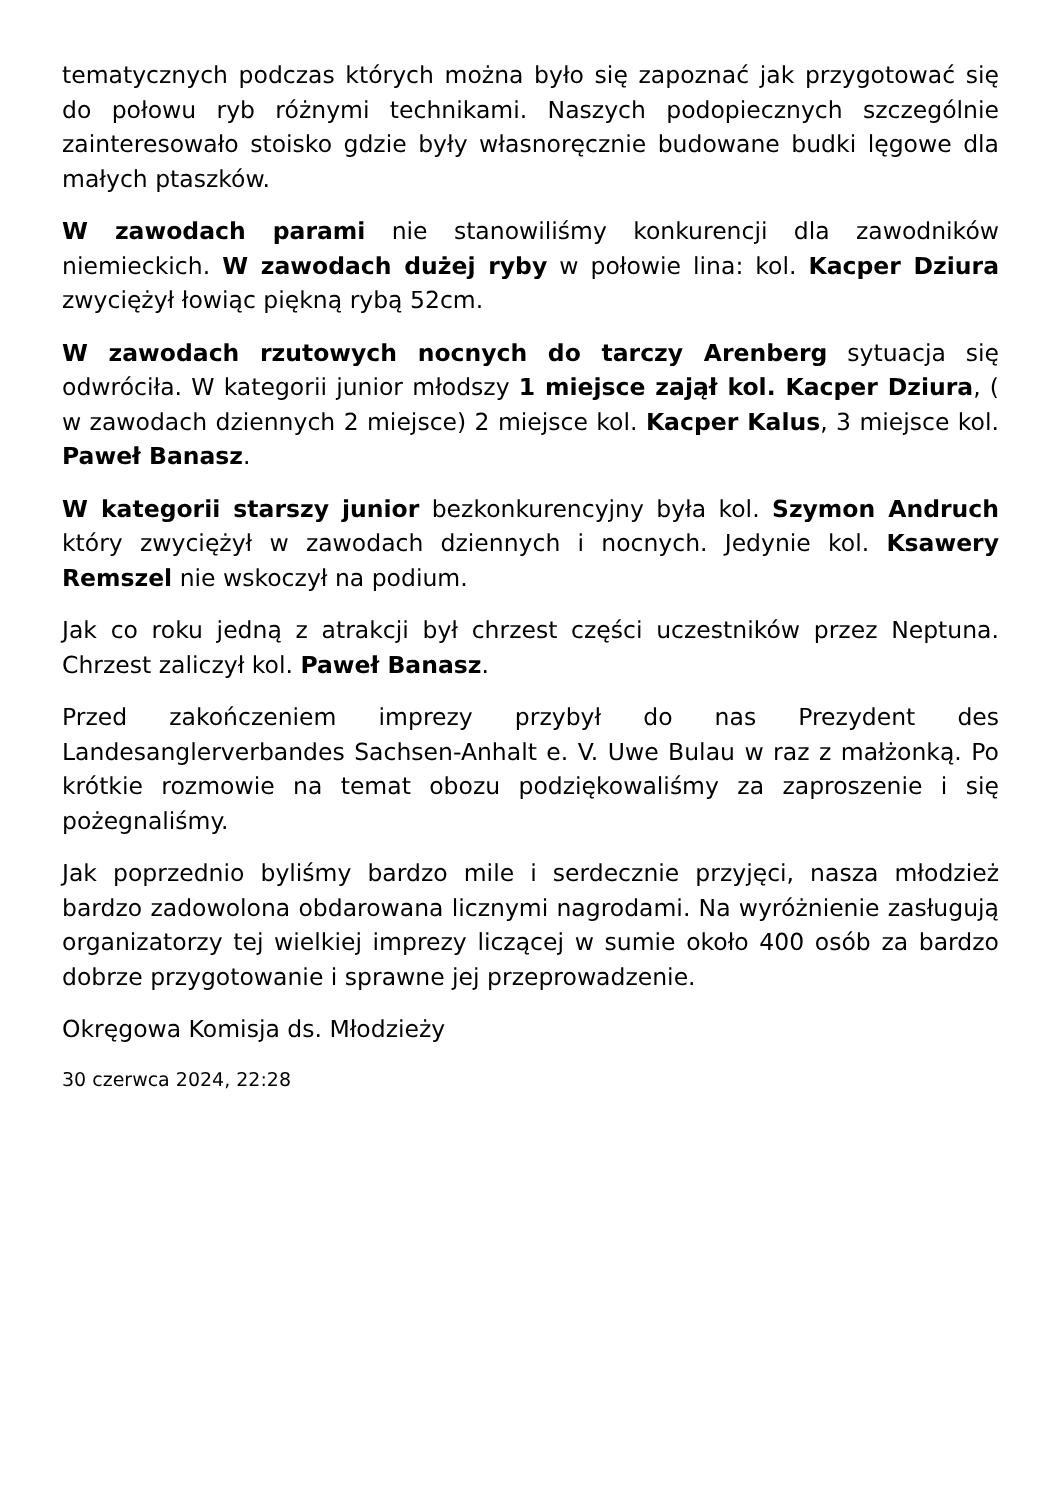tematycznych podczas których można było się zapoznać jak przygotować się do połowu ryb różnymi technikami. Naszych podopiecznych szczególnie zainteresowało stoisko gdzie były własnoręcznie budowane budki lęgowe dla małych ptaszków.
W zawodach parami nie stanowiliśmy konkurencji dla zawodników niemieckich. W zawodach dużej ryby w połowie lina: kol. Kacper Dziura zwyciężył łowiąc piękną rybą 52cm.
W zawodach rzutowych nocnych do tarczy Arenberg sytuacja się odwróciła. W kategorii junior młodszy 1 miejsce zajął kol. Kacper Dziura, ( w zawodach dziennych 2 miejsce) 2 miejsce kol. Kacper Kalus, 3 miejsce kol. Paweł Banasz.
W kategorii starszy junior bezkonkurencyjny była kol. Szymon Andruch który zwyciężył w zawodach dziennych i nocnych. Jedynie kol. Ksawery Remszel nie wskoczył na podium.
Jak co roku jedną z atrakcji był chrzest części uczestników przez Neptuna. Chrzest zaliczył kol. Paweł Banasz.
Przed zakończeniem imprezy przybył do nas Prezydent des Landesanglerverbandes Sachsen-Anhalt e. V. Uwe Bulau w raz z małżonką. Po krótkie rozmowie na temat obozu podziękowaliśmy za zaproszenie i się pożegnaliśmy.
Jak poprzednio byliśmy bardzo mile i serdecznie przyjęci, nasza młodzież bardzo zadowolona obdarowana licznymi nagrodami. Na wyróżnienie zasługują organizatorzy tej wielkiej imprezy liczącej w sumie około 400 osób za bardzo dobrze przygotowanie i sprawne jej przeprowadzenie.
Okręgowa Komisja ds. Młodzieży
30 czerwca 2024, 22:28